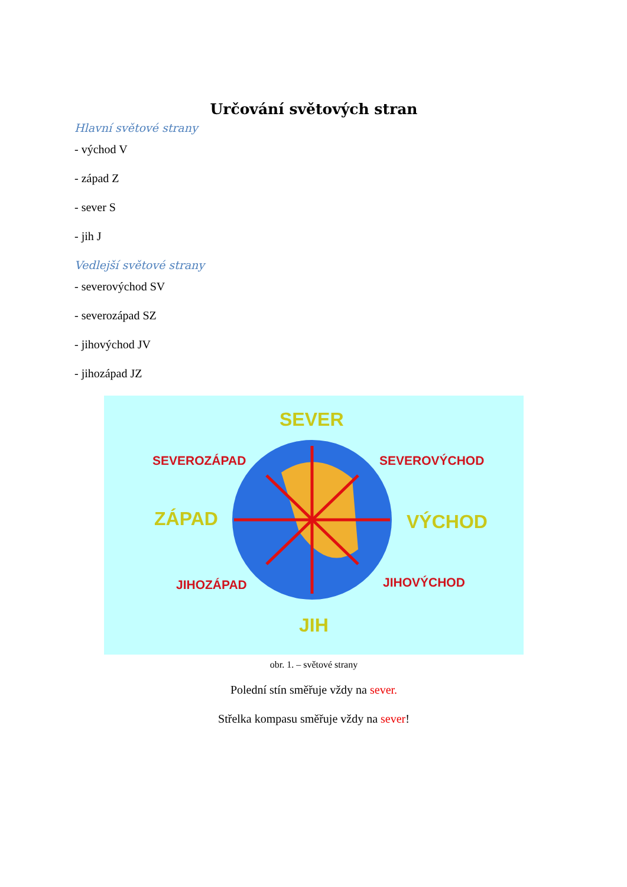Určování světových stran
Hlavní světové strany
- východ V
- západ Z
- sever S
- jih J
Vedlejší světové strany
- severovýchod SV
- severozápad SZ
- jihovýchod JV
- jihozápad JZ
SEVER
SEVEROZÁPAD SEVEROVÝCHOD
ZÁPAD VÝCHOD
JIHOZÁPAD JIHOVÝCHOD
JIH
obr. 1. – světové strany
Polední stín směřuje vždy na sever.
Střelka kompasu směřuje vždy na sever!